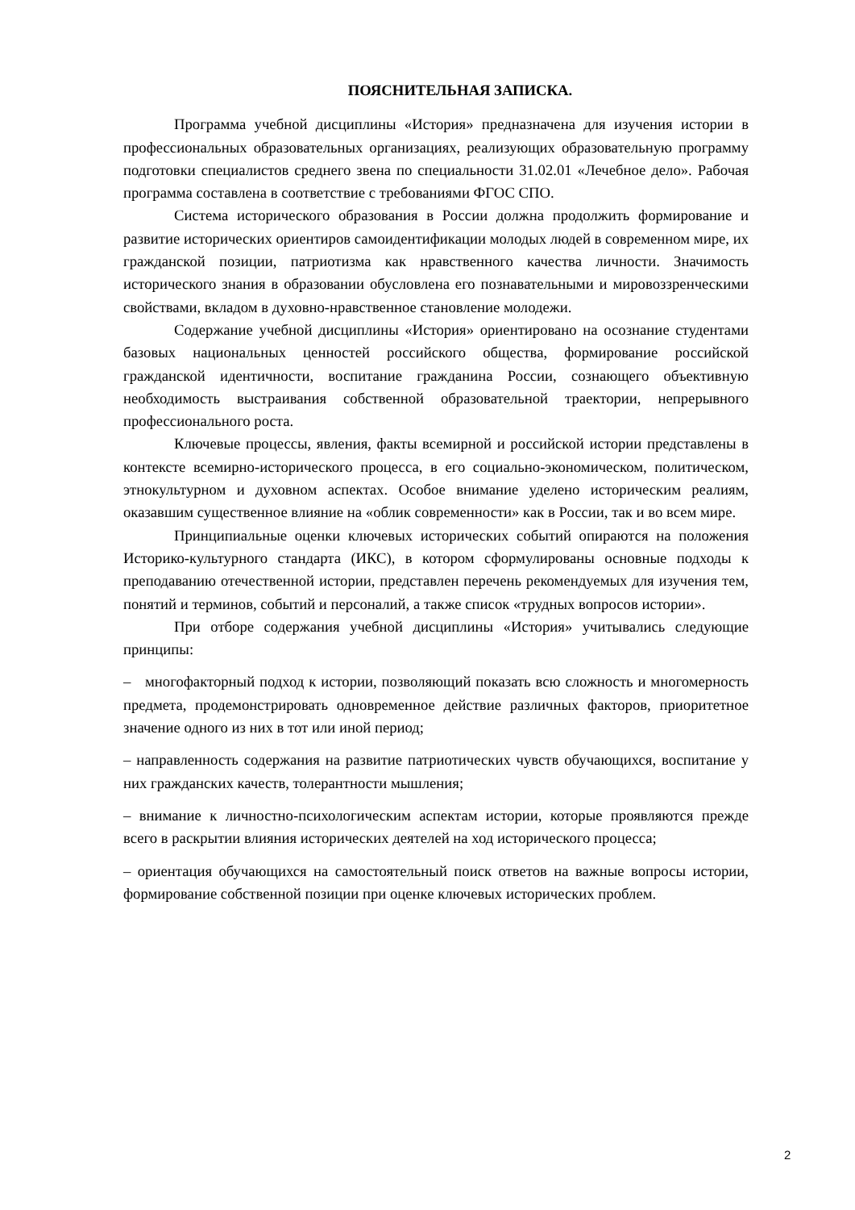ПОЯСНИТЕЛЬНАЯ ЗАПИСКА.
Программа учебной дисциплины «История» предназначена для изучения истории в профессиональных образовательных организациях, реализующих образовательную программу подготовки специалистов среднего звена по специальности 31.02.01 «Лечебное дело». Рабочая программа составлена в соответствие с требованиями ФГОС СПО.
Система исторического образования в России должна продолжить формирование и развитие исторических ориентиров самоидентификации молодых людей в современном мире, их гражданской позиции, патриотизма как нравственного качества личности. Значимость исторического знания в образовании обусловлена его познавательными и мировоззренческими свойствами, вкладом в духовно-нравственное становление молодежи.
Содержание учебной дисциплины «История» ориентировано на осознание студентами базовых национальных ценностей российского общества, формирование российской гражданской идентичности, воспитание гражданина России, сознающего объективную необходимость выстраивания собственной образовательной траектории, непрерывного профессионального роста.
Ключевые процессы, явления, факты всемирной и российской истории представлены в контексте всемирно-исторического процесса, в его социально-экономическом, политическом, этнокультурном и духовном аспектах. Особое внимание уделено историческим реалиям, оказавшим существенное влияние на «облик современности» как в России, так и во всем мире.
Принципиальные оценки ключевых исторических событий опираются на положения Историко-культурного стандарта (ИКС), в котором сформулированы основные подходы к преподаванию отечественной истории, представлен перечень рекомендуемых для изучения тем, понятий и терминов, событий и персоналий, а также список «трудных вопросов истории».
При отборе содержания учебной дисциплины «История» учитывались следующие принципы:
– многофакторный подход к истории, позволяющий показать всю сложность и многомерность предмета, продемонстрировать одновременное действие различных факторов, приоритетное значение одного из них в тот или иной период;
– направленность содержания на развитие патриотических чувств обучающихся, воспитание у них гражданских качеств, толерантности мышления;
– внимание к личностно-психологическим аспектам истории, которые проявляются прежде всего в раскрытии влияния исторических деятелей на ход исторического процесса;
– ориентация обучающихся на самостоятельный поиск ответов на важные вопросы истории, формирование собственной позиции при оценке ключевых исторических проблем.
2